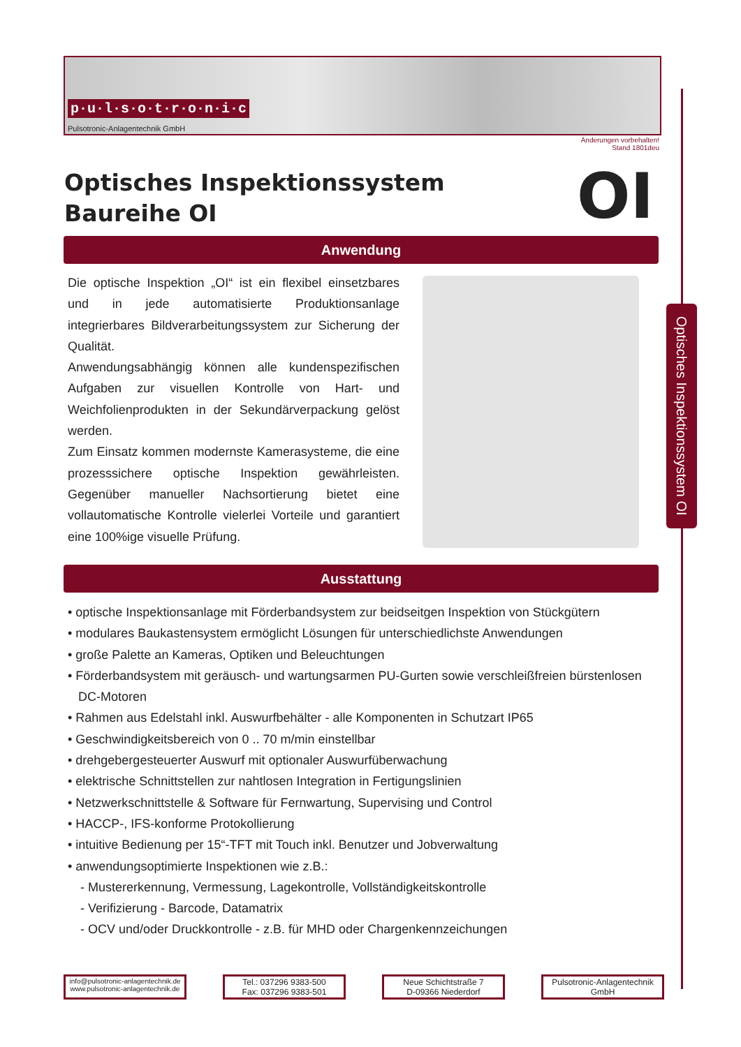p·u·l·s·o·t·r·o·n·i·c
Pulsotronic-Anlagentechnik GmbH
Änderungen vorbehalten!
Stand 1801deu
Optisches Inspektionssystem
Baureihe OI
OI
Anwendung
Die optische Inspektion „OI“ ist ein flexibel einsetzbares und in jede automatisierte Produktionsanlage integrierbares Bildverarbeitungssystem zur Sicherung der Qualität.
Anwendungsabhängig können alle kundenspezifischen Aufgaben zur visuellen Kontrolle von Hart- und Weichfolienprodukten in der Sekundärverpackung gelöst werden.
Zum Einsatz kommen modernste Kamerasysteme, die eine prozesssichere optische Inspektion gewährleisten. Gegenüber manueller Nachsortierung bietet eine vollautomatische Kontrolle vielerlei Vorteile und garantiert eine 100%ige visuelle Prüfung.
Optisches Inspektionssystem OI
Ausstattung
• optische Inspektionsanlage mit Förderbandsystem zur beidseitgen Inspektion von Stückgütern
• modulares Baukastensystem ermöglicht Lösungen für unterschiedlichste Anwendungen
• große Palette an Kameras, Optiken und Beleuchtungen
• Förderbandsystem mit geräusch- und wartungsarmen PU-Gurten sowie verschleißfreien bürstenlosen DC-Motoren
• Rahmen aus Edelstahl inkl. Auswurfbehälter - alle Komponenten in Schutzart IP65
• Geschwindigkeitsbereich von 0 .. 70 m/min einstellbar
• drehgebergesteuerter Auswurf mit optionaler Auswurfüberwachung
• elektrische Schnittstellen zur nahtlosen Integration in Fertigungslinien
• Netzwerkschnittstelle & Software für Fernwartung, Supervising und Control
• HACCP-, IFS-konforme Protokollierung
• intuitive Bedienung per 15“-TFT mit Touch inkl. Benutzer und Jobverwaltung
• anwendungsoptimierte Inspektionen wie z.B.:
- Mustererkennung, Vermessung, Lagekontrolle, Vollständigkeitskontrolle
- Verifizierung - Barcode, Datamatrix
- OCV und/oder Druckkontrolle - z.B. für MHD oder Chargenkennzeichungen
info@pulsotronic-anlagentechnik.de
www.pulsotronic-anlagentechnik.de
Tel.: 037296 9383-500
Fax: 037296 9383-501
Neue Schichtstraße 7
D-09366 Niederdorf
Pulsotronic-Anlagentechnik
GmbH